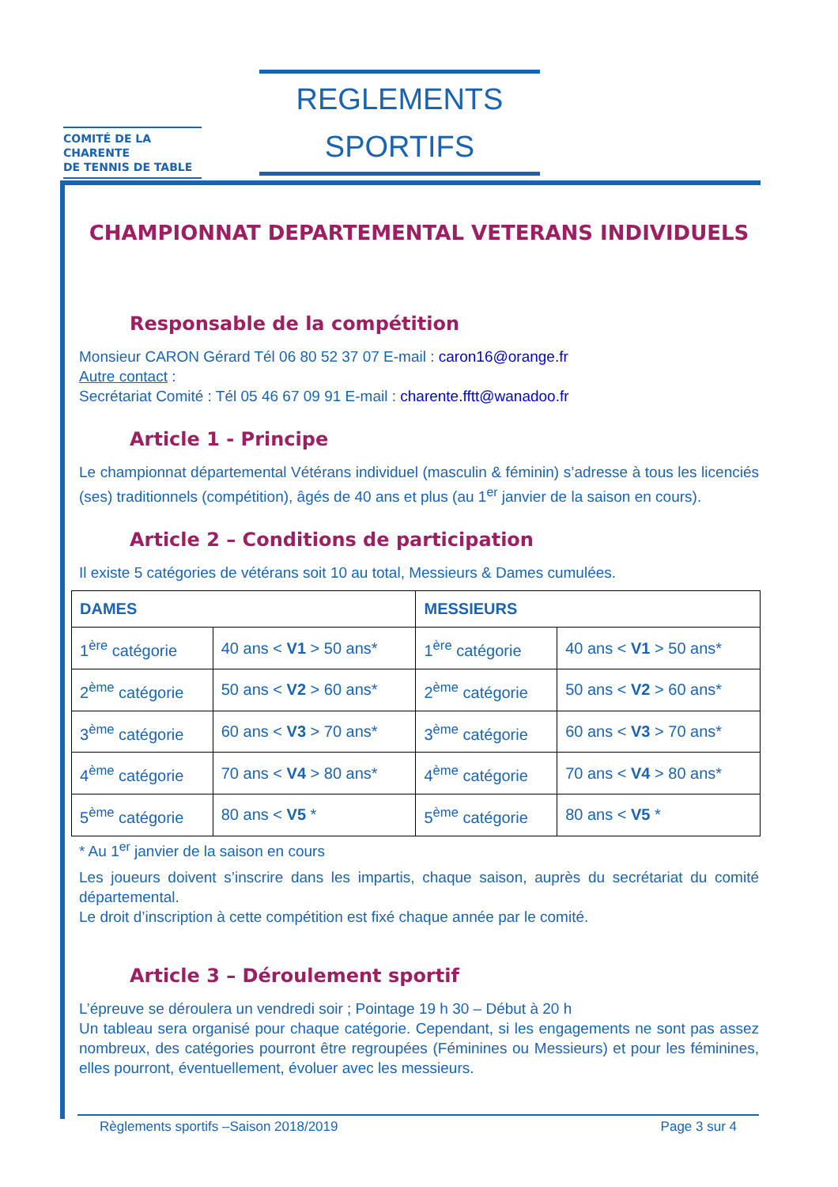COMITÉ DE LA CHARENTE
DE TENNIS DE TABLE
REGLEMENTS
SPORTIFS
CHAMPIONNAT DEPARTEMENTAL VETERANS INDIVIDUELS
Responsable de la compétition
Monsieur CARON Gérard Tél 06 80 52 37 07 E-mail : caron16@orange.fr
Autre contact :
Secrétariat Comité : Tél 05 46 67 09 91 E-mail : charente.fftt@wanadoo.fr
Article 1 - Principe
Le championnat départemental Vétérans individuel (masculin & féminin) s’adresse à tous les licenciés (ses) traditionnels (compétition), âgés de 40 ans et plus (au 1<sup>er</sup> janvier de la saison en cours).
Article 2 – Conditions de participation
Il existe 5 catégories de vétérans soit 10 au total, Messieurs & Dames cumulées.
| DAMES | | MESSIEURS | |
| --- | --- | --- | --- |
| 1<sup>ère</sup> catégorie | 40 ans < V1 > 50 ans* | 1<sup>ère</sup> catégorie | 40 ans < V1 > 50 ans* |
| 2<sup>ème</sup> catégorie | 50 ans < V2 > 60 ans* | 2<sup>ème</sup> catégorie | 50 ans < V2 > 60 ans* |
| 3<sup>ème</sup> catégorie | 60 ans < V3 > 70 ans* | 3<sup>ème</sup> catégorie | 60 ans < V3 > 70 ans* |
| 4<sup>ème</sup> catégorie | 70 ans < V4 > 80 ans* | 4<sup>ème</sup> catégorie | 70 ans < V4 > 80 ans* |
| 5<sup>ème</sup> catégorie | 80 ans < V5 * | 5<sup>ème</sup> catégorie | 80 ans < V5 * |
* Au 1<sup>er</sup> janvier de la saison en cours
Les joueurs doivent s’inscrire dans les impartis, chaque saison, auprès du secrétariat du comité départemental.
Le droit d’inscription à cette compétition est fixé chaque année par le comité.
Article 3 – Déroulement sportif
L’épreuve se déroulera un vendredi soir ; Pointage 19 h 30 – Début à 20 h
Un tableau sera organisé pour chaque catégorie. Cependant, si les engagements ne sont pas assez nombreux, des catégories pourront être regroupées (Féminines ou Messieurs) et pour les féminines, elles pourront, éventuellement, évoluer avec les messieurs.
Règlements sportifs –Saison 2018/2019 Page 3 sur 4